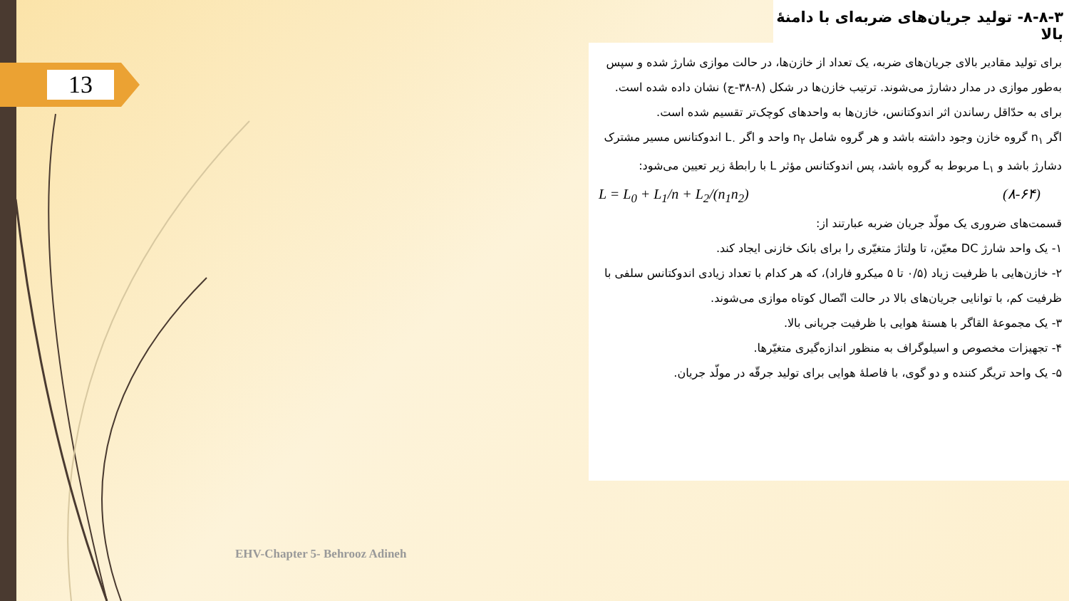13
۸-۸-۳- تولید جریان‌های ضربه‌ای با دامنهٔ بالا
برای تولید مقادیر بالای جریان‌های ضربه، یک تعداد از خازن‌ها، در حالت موازی شارژ شده و سپس به‌طور موازی در مدار دشارژ می‌شوند. ترتیب خازن‌ها در شکل (۸-۳۸-ج) نشان داده شده است. برای به حدّاقل رساندن اثر اندوکتانس، خازن‌ها به واحدهای کوچک‌تر تقسیم شده است.
اگر n<sub>۱</sub> گروه خازن وجود داشته باشد و هر گروه شامل n<sub>۲</sub> واحد و اگر L<sub>۰</sub> اندوکتانس مسیر مشترک دشارژ باشد و L<sub>۱</sub> مربوط به گروه باشد، پس اندوکتانس مؤثر L با رابطهٔ زیر تعیین می‌شود:
L = L<sub>0</sub> + L<sub>1</sub>/n + L<sub>2</sub>/(n<sub>1</sub>n<sub>2</sub>) (۸-۶۴)
قسمت‌های ضروری یک مولّد جریان ضربه عبارتند از:
۱- یک واحد شارژ DC معیّن، تا ولتاژ متغیّری را برای بانک خازنی ایجاد کند.
۲- خازن‌هایی با ظرفیت زیاد (۰/۵ تا ۵ میکرو فاراد)، که هر کدام با تعداد زیادی اندوکتانس سلفی با ظرفیت کم، با توانایی جریان‌های بالا در حالت اتّصال کوتاه موازی می‌شوند.
۳- یک مجموعهٔ القاگر با هستهٔ هوایی با ظرفیت جریانی بالا.
۴- تجهیزات مخصوص و اسیلوگراف به منظور اندازه‌گیری متغیّرها.
۵- یک واحد تریگر کننده و دو گوی، با فاصلهٔ هوایی برای تولید جرقّه در مولّد جریان.
EHV-Chapter 5- Behrooz Adineh